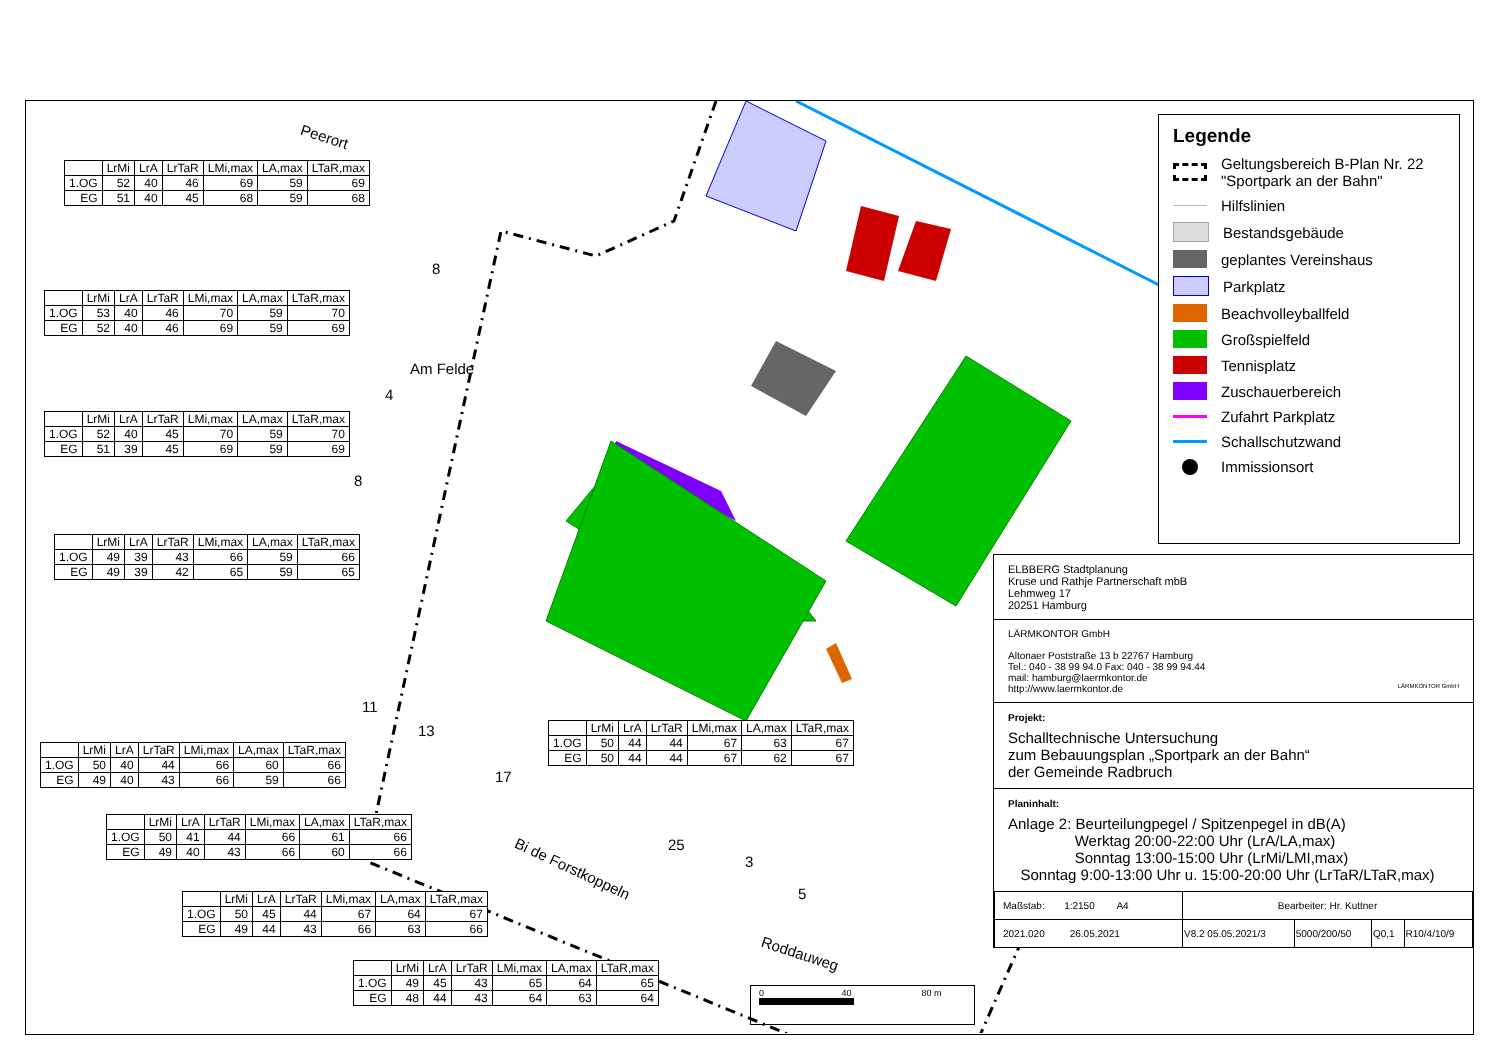| | LrMi | LrA | LrTaR | LMi,max | LA,max | LTaR,max |
| --- | --- | --- | --- | --- | --- | --- |
| 1.OG | 52 | 40 | 46 | 69 | 59 | 69 |
| EG | 51 | 40 | 45 | 68 | 59 | 68 |
| | LrMi | LrA | LrTaR | LMi,max | LA,max | LTaR,max |
| --- | --- | --- | --- | --- | --- | --- |
| 1.OG | 53 | 40 | 46 | 70 | 59 | 70 |
| EG | 52 | 40 | 46 | 69 | 59 | 69 |
| | LrMi | LrA | LrTaR | LMi,max | LA,max | LTaR,max |
| --- | --- | --- | --- | --- | --- | --- |
| 1.OG | 52 | 40 | 45 | 70 | 59 | 70 |
| EG | 51 | 39 | 45 | 69 | 59 | 69 |
| | LrMi | LrA | LrTaR | LMi,max | LA,max | LTaR,max |
| --- | --- | --- | --- | --- | --- | --- |
| 1.OG | 49 | 39 | 43 | 66 | 59 | 66 |
| EG | 49 | 39 | 42 | 65 | 59 | 65 |
| | LrMi | LrA | LrTaR | LMi,max | LA,max | LTaR,max |
| --- | --- | --- | --- | --- | --- | --- |
| 1.OG | 50 | 40 | 44 | 66 | 60 | 66 |
| EG | 49 | 40 | 43 | 66 | 59 | 66 |
| | LrMi | LrA | LrTaR | LMi,max | LA,max | LTaR,max |
| --- | --- | --- | --- | --- | --- | --- |
| 1.OG | 50 | 41 | 44 | 66 | 61 | 66 |
| EG | 49 | 40 | 43 | 66 | 60 | 66 |
| | LrMi | LrA | LrTaR | LMi,max | LA,max | LTaR,max |
| --- | --- | --- | --- | --- | --- | --- |
| 1.OG | 50 | 45 | 44 | 67 | 64 | 67 |
| EG | 49 | 44 | 43 | 66 | 63 | 66 |
| | LrMi | LrA | LrTaR | LMi,max | LA,max | LTaR,max |
| --- | --- | --- | --- | --- | --- | --- |
| 1.OG | 50 | 44 | 44 | 67 | 63 | 67 |
| EG | 50 | 44 | 44 | 67 | 62 | 67 |
| | LrMi | LrA | LrTaR | LMi,max | LA,max | LTaR,max |
| --- | --- | --- | --- | --- | --- | --- |
| 1.OG | 49 | 45 | 43 | 65 | 64 | 65 |
| EG | 48 | 44 | 43 | 64 | 63 | 64 |
Peerort
Am Felde
Bi de Forstkoppeln
Roddauweg
8
4
8
11
13
17
25
3
5
0 40 80 m
Legende
Geltungsbereich B-Plan Nr. 22
"Sportpark an der Bahn"
Hilfslinien
Bestandsgebäude
geplantes Vereinshaus
Parkplatz
Beachvolleyballfeld
Großspielfeld
Tennisplatz
Zuschauerbereich
Zufahrt Parkplatz
Schallschutzwand
Immissionsort
ELBBERG Stadtplanung
Kruse und Rathje Partnerschaft mbB
Lehmweg 17
20251 Hamburg
LÄRMKONTOR GmbH
Altonaer Poststraße 13 b 22767 Hamburg
Tel.: 040 - 38 99 94.0 Fax: 040 - 38 99 94.44
mail: hamburg@laermkontor.de
http://www.laermkontor.de LÄRMKONTOR GmbH
Projekt:
Schalltechnische Untersuchung
zum Bebauungsplan „Sportpark an der Bahn“
der Gemeinde Radbruch
Planinhalt:
Anlage 2: Beurteilungpegel / Spitzenpegel in dB(A)
Werktag 20:00-22:00 Uhr (LrA/LA,max)
Sonntag 13:00-15:00 Uhr (LrMi/LMI,max)
Sonntag 9:00-13:00 Uhr u. 15:00-20:00 Uhr (LrTaR/LTaR,max)
| Maßstab: 1:2150 A4 | Bearbeiter: Hr. Kuttner | | | |
| 2021.020 26.05.2021 | V8.2 05.05.2021/3 | 5000/200/50 | Q0,1 | R10/4/10/9 |